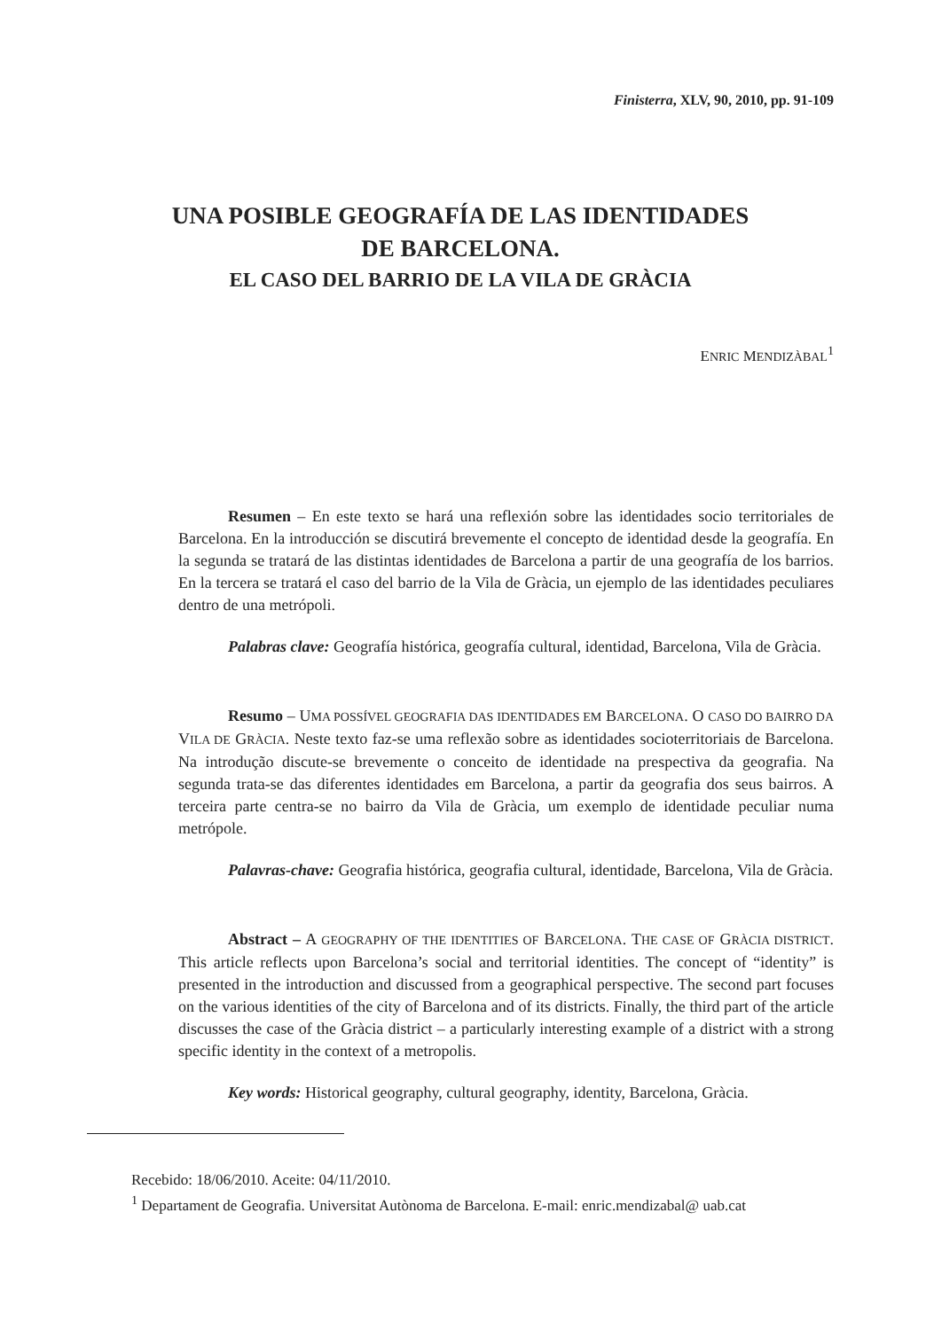Finisterra, XLV, 90, 2010, pp. 91-109
UNA POSIBLE GEOGRAFÍA DE LAS IDENTIDADES
DE BARCELONA.
EL CASO DEL BARRIO DE LA VILA DE GRÀCIA
ENRIC MENDIZÀBAL<sup>1</sup>
Resumen – En este texto se hará una reflexión sobre las identidades socio territoriales de Barcelona. En la introducción se discutirá brevemente el concepto de identidad desde la geografía. En la segunda se tratará de las distintas identidades de Barcelona a partir de una geografía de los barrios. En la tercera se tratará el caso del barrio de la Vila de Gràcia, un ejemplo de las identidades peculiares dentro de una metrópoli.
Palabras clave: Geografía histórica, geografía cultural, identidad, Barcelona, Vila de Gràcia.
Resumo – UMA POSSÍVEL GEOGRAFIA DAS IDENTIDADES EM BARCELONA. O CASO DO BAIRRO DA VILA DE GRÀCIA. Neste texto faz-se uma reflexão sobre as identidades socioterritoriais de Barcelona. Na introdução discute-se brevemente o conceito de identidade na prespectiva da geografia. Na segunda trata-se das diferentes identidades em Barcelona, a partir da geografia dos seus bairros. A terceira parte centra-se no bairro da Vila de Gràcia, um exemplo de identidade peculiar numa metrópole.
Palavras-chave: Geografia histórica, geografia cultural, identidade, Barcelona, Vila de Gràcia.
Abstract – A GEOGRAPHY OF THE IDENTITIES OF BARCELONA. THE CASE OF GRÀCIA DISTRICT. This article reflects upon Barcelona’s social and territorial identities. The concept of “identity” is presented in the introduction and discussed from a geographical perspective. The second part focuses on the various identities of the city of Barcelona and of its districts. Finally, the third part of the article discusses the case of the Gràcia district – a particularly interesting example of a district with a strong specific identity in the context of a metropolis.
Key words: Historical geography, cultural geography, identity, Barcelona, Gràcia.
Recebido: 18/06/2010. Aceite: 04/11/2010.
<sup>1</sup> Departament de Geografia. Universitat Autònoma de Barcelona. E-mail: enric.mendizabal@ uab.cat